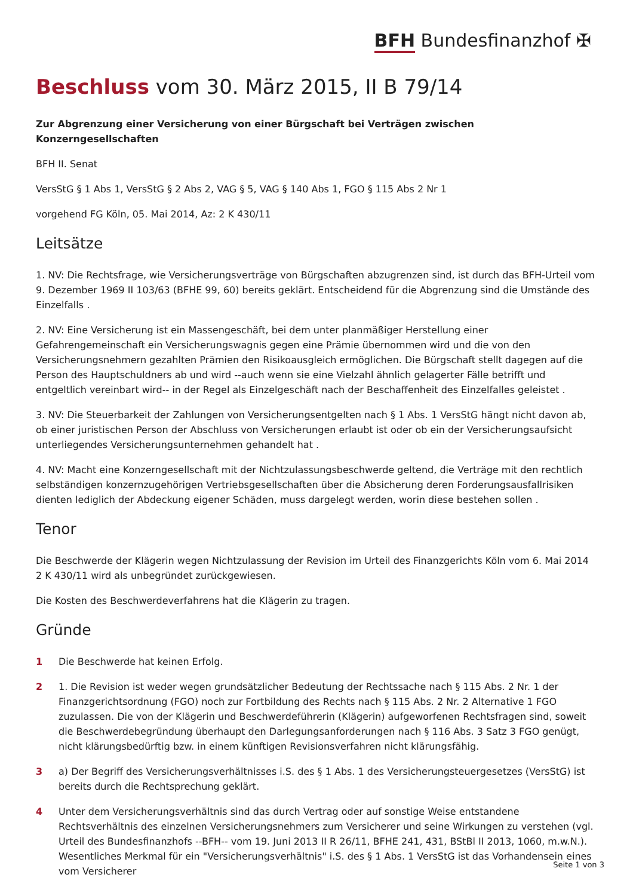BFH Bundesfinanzhof ✠
Beschluss vom 30. März 2015, II B 79/14
Zur Abgrenzung einer Versicherung von einer Bürgschaft bei Verträgen zwischen Konzerngesellschaften
BFH II. Senat
VersStG § 1 Abs 1, VersStG § 2 Abs 2, VAG § 5, VAG § 140 Abs 1, FGO § 115 Abs 2 Nr 1
vorgehend FG Köln, 05. Mai 2014, Az: 2 K 430/11
Leitsätze
1. NV: Die Rechtsfrage, wie Versicherungsverträge von Bürgschaften abzugrenzen sind, ist durch das BFH-Urteil vom 9. Dezember 1969 II 103/63 (BFHE 99, 60) bereits geklärt. Entscheidend für die Abgrenzung sind die Umstände des Einzelfalls .
2. NV: Eine Versicherung ist ein Massengeschäft, bei dem unter planmäßiger Herstellung einer Gefahrengemeinschaft ein Versicherungswagnis gegen eine Prämie übernommen wird und die von den Versicherungsnehmern gezahlten Prämien den Risikoausgleich ermöglichen. Die Bürgschaft stellt dagegen auf die Person des Hauptschuldners ab und wird --auch wenn sie eine Vielzahl ähnlich gelagerter Fälle betrifft und entgeltlich vereinbart wird-- in der Regel als Einzelgeschäft nach der Beschaffenheit des Einzelfalles geleistet .
3. NV: Die Steuerbarkeit der Zahlungen von Versicherungsentgelten nach § 1 Abs. 1 VersStG hängt nicht davon ab, ob einer juristischen Person der Abschluss von Versicherungen erlaubt ist oder ob ein der Versicherungsaufsicht unterliegendes Versicherungsunternehmen gehandelt hat .
4. NV: Macht eine Konzerngesellschaft mit der Nichtzulassungsbeschwerde geltend, die Verträge mit den rechtlich selbständigen konzernzugehörigen Vertriebsgesellschaften über die Absicherung deren Forderungsausfallrisiken dienten lediglich der Abdeckung eigener Schäden, muss dargelegt werden, worin diese bestehen sollen .
Tenor
Die Beschwerde der Klägerin wegen Nichtzulassung der Revision im Urteil des Finanzgerichts Köln vom 6. Mai 2014 2 K 430/11 wird als unbegründet zurückgewiesen.
Die Kosten des Beschwerdeverfahrens hat die Klägerin zu tragen.
Gründe
1 Die Beschwerde hat keinen Erfolg.
2 1. Die Revision ist weder wegen grundsätzlicher Bedeutung der Rechtssache nach § 115 Abs. 2 Nr. 1 der Finanzgerichtsordnung (FGO) noch zur Fortbildung des Rechts nach § 115 Abs. 2 Nr. 2 Alternative 1 FGO zuzulassen. Die von der Klägerin und Beschwerdeführerin (Klägerin) aufgeworfenen Rechtsfragen sind, soweit die Beschwerdebegründung überhaupt den Darlegungsanforderungen nach § 116 Abs. 3 Satz 3 FGO genügt, nicht klärungsbedürftig bzw. in einem künftigen Revisionsverfahren nicht klärungsfähig.
3 a) Der Begriff des Versicherungsverhältnisses i.S. des § 1 Abs. 1 des Versicherungsteuergesetzes (VersStG) ist bereits durch die Rechtsprechung geklärt.
4 Unter dem Versicherungsverhältnis sind das durch Vertrag oder auf sonstige Weise entstandene Rechtsverhältnis des einzelnen Versicherungsnehmers zum Versicherer und seine Wirkungen zu verstehen (vgl. Urteil des Bundesfinanzhofs --BFH-- vom 19. Juni 2013 II R 26/11, BFHE 241, 431, BStBl II 2013, 1060, m.w.N.). Wesentliches Merkmal für ein "Versicherungsverhältnis" i.S. des § 1 Abs. 1 VersStG ist das Vorhandensein eines vom Versicherer
Seite 1 von 3